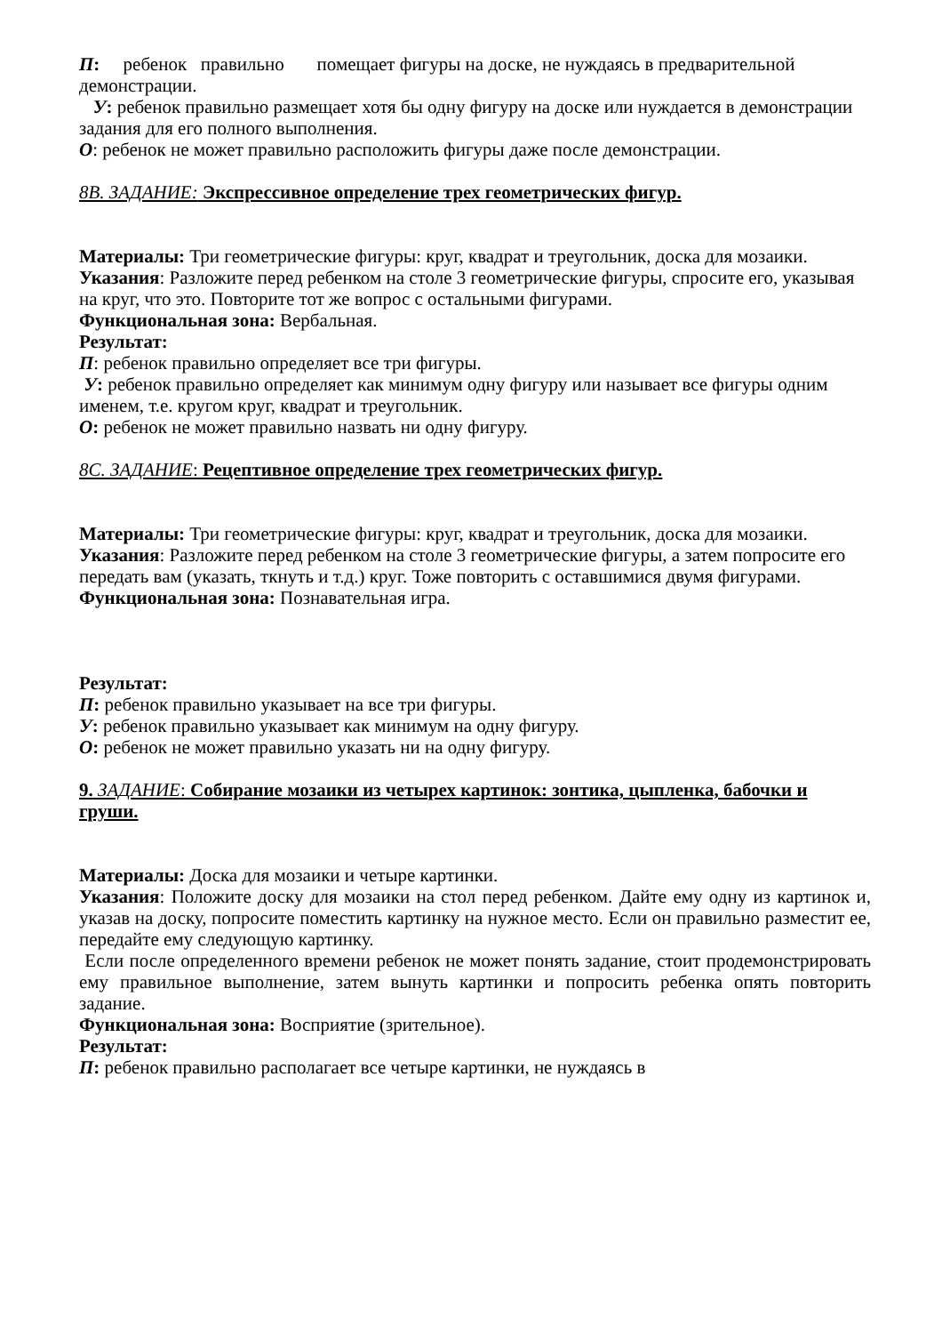П: ребенок правильно помещает фигуры на доске, не нуждаясь в предварительной демонстрации.
У: ребенок правильно размещает хотя бы одну фигуру на доске или нуждается в демонстрации задания для его полного выполнения.
О: ребенок не может правильно расположить фигуры даже после демонстрации.
8B. ЗАДАНИЕ: Экспрессивное определение трех геометрических фигур.
Материалы: Три геометрические фигуры: круг, квадрат и треугольник, доска для мозаики. Указания: Разложите перед ребенком на столе 3 геометрические фигуры, спросите его, указывая на круг, что это. Повторите тот же вопрос с остальными фигурами.
Функциональная зона: Вербальная.
Результат:
П: ребенок правильно определяет все три фигуры.
У: ребенок правильно определяет как минимум одну фигуру или называет все фигуры одним именем, т.е. кругом круг, квадрат и треугольник.
О: ребенок не может правильно назвать ни одну фигуру.
8C. ЗАДАНИЕ: Рецептивное определение трех геометрических фигур.
Материалы: Три геометрические фигуры: круг, квадрат и треугольник, доска для мозаики. Указания: Разложите перед ребенком на столе 3 геометрические фигуры, а затем попросите его передать вам (указать, ткнуть и т.д.) круг. Тоже повторить с оставшимися двумя фигурами.
Функциональная зона: Познавательная игра.
Результат:
П: ребенок правильно указывает на все три фигуры.
У: ребенок правильно указывает как минимум на одну фигуру.
О: ребенок не может правильно указать ни на одну фигуру.
9. ЗАДАНИЕ: Собирание мозаики из четырех картинок: зонтика, цыпленка, бабочки и груши.
Материалы: Доска для мозаики и четыре картинки.
Указания: Положите доску для мозаики на стол перед ребенком. Дайте ему одну из картинок и, указав на доску, попросите поместить картинку на нужное место. Если он правильно разместит ее, передайте ему следующую картинку.
Если после определенного времени ребенок не может понять задание, стоит продемонстрировать ему правильное выполнение, затем вынуть картинки и попросить ребенка опять повторить задание.
Функциональная зона: Восприятие (зрительное).
Результат:
П: ребенок правильно располагает все четыре картинки, не нуждаясь в